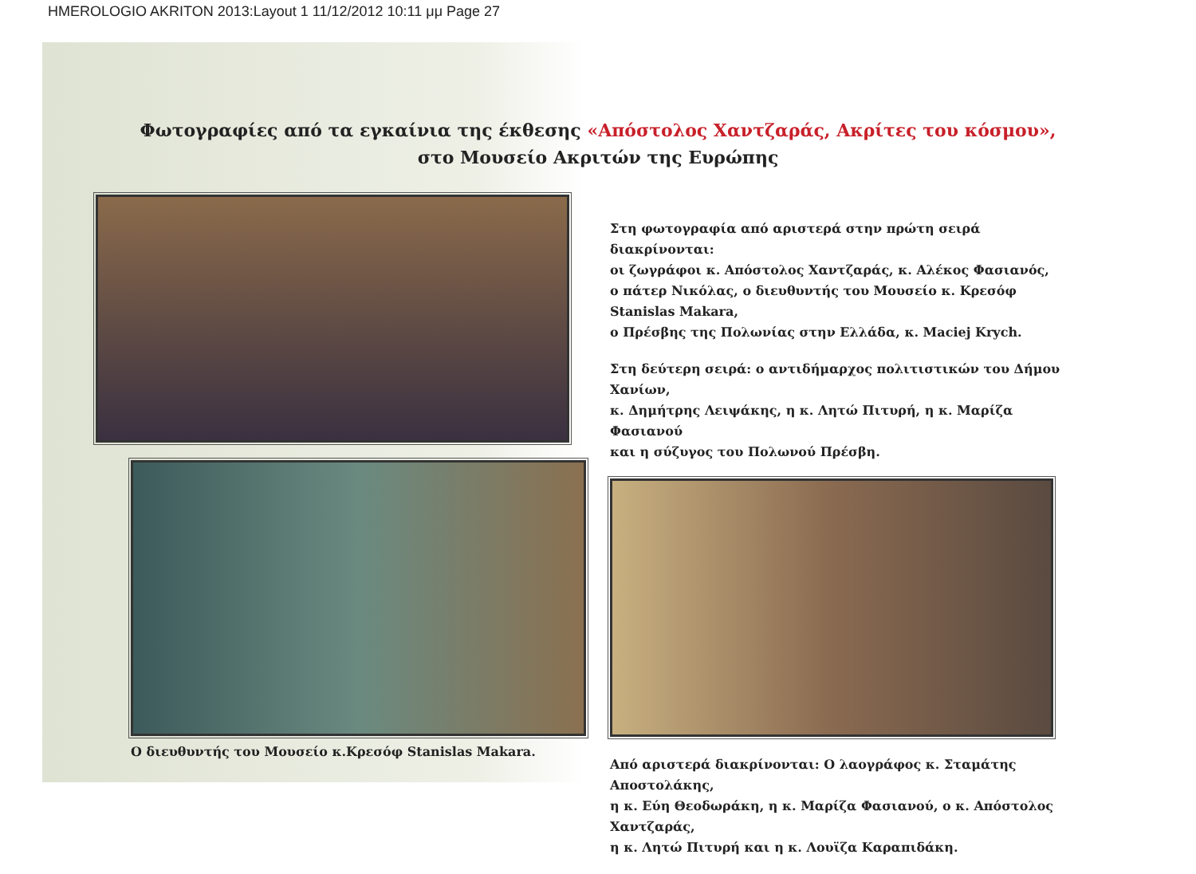HMEROLOGIO AKRITON 2013:Layout 1 11/12/2012 10:11 μμ Page 27
Φωτογραφίες από τα εγκαίνια της έκθεσης «Απόστολος Χαντζαράς, Ακρίτες του κόσμου»,
στο Μουσείο Ακριτών της Ευρώπης
Ο διευθυντής του Μουσείο κ.Κρεσόφ Stanislas Makara.
Στη φωτογραφία από αριστερά στην πρώτη σειρά διακρίνονται:
οι ζωγράφοι κ. Απόστολος Χαντζαράς, κ. Αλέκος Φασιανός,
ο πάτερ Νικόλας, ο διευθυντής του Μουσείο κ. Κρεσόφ Stanislas Makara,
ο Πρέσβης της Πολωνίας στην Ελλάδα, κ. Maciej Krych.
Στη δεύτερη σειρά: ο αντιδήμαρχος πολιτιστικών του Δήμου Χανίων,
κ. Δημήτρης Λειψάκης, η κ. Λητώ Πιτυρή, η κ. Μαρίζα Φασιανού
και η σύζυγος του Πολωνού Πρέσβη.
Από αριστερά διακρίνονται: Ο λαογράφος κ. Σταμάτης Αποστολάκης,
η κ. Εύη Θεοδωράκη, η κ. Μαρίζα Φασιανού, ο κ. Απόστολος Χαντζαράς,
η κ. Λητώ Πιτυρή και η κ. Λουϊζα Καραπιδάκη.